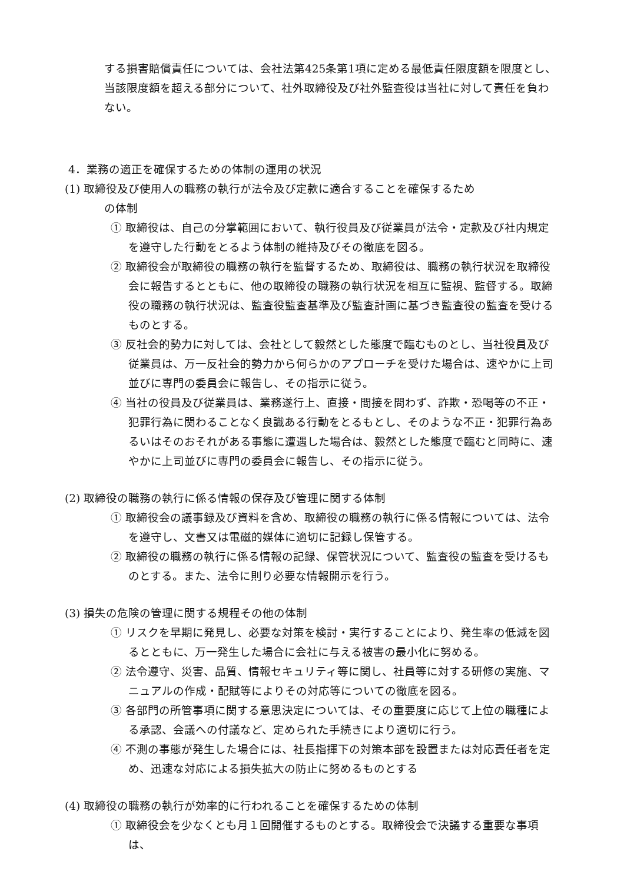する損害賠償責任については、会社法第425条第1項に定める最低責任限度額を限度とし、当該限度額を超える部分について、社外取締役及び社外監査役は当社に対して責任を負わない。
4．業務の適正を確保するための体制の運用の状況
(1) 取締役及び使用人の職務の執行が法令及び定款に適合することを確保するため
の体制
① 取締役は、自己の分掌範囲において、執行役員及び従業員が法令・定款及び社内規定を遵守した行動をとるよう体制の維持及びその徹底を図る。
② 取締役会が取締役の職務の執行を監督するため、取締役は、職務の執行状況を取締役会に報告するとともに、他の取締役の職務の執行状況を相互に監視、監督する。取締役の職務の執行状況は、監査役監査基準及び監査計画に基づき監査役の監査を受けるものとする。
③ 反社会的勢力に対しては、会社として毅然とした態度で臨むものとし、当社役員及び従業員は、万一反社会的勢力から何らかのアプローチを受けた場合は、速やかに上司並びに専門の委員会に報告し、その指示に従う。
④ 当社の役員及び従業員は、業務遂行上、直接・間接を問わず、詐欺・恐喝等の不正・犯罪行為に関わることなく良識ある行動をとるもとし、そのような不正・犯罪行為あるいはそのおそれがある事態に遭遇した場合は、毅然とした態度で臨むと同時に、速やかに上司並びに専門の委員会に報告し、その指示に従う。
(2) 取締役の職務の執行に係る情報の保存及び管理に関する体制
① 取締役会の議事録及び資料を含め、取締役の職務の執行に係る情報については、法令を遵守し、文書又は電磁的媒体に適切に記録し保管する。
② 取締役の職務の執行に係る情報の記録、保管状況について、監査役の監査を受けるものとする。また、法令に則り必要な情報開示を行う。
(3) 損失の危険の管理に関する規程その他の体制
① リスクを早期に発見し、必要な対策を検討・実行することにより、発生率の低減を図るとともに、万一発生した場合に会社に与える被害の最小化に努める。
② 法令遵守、災害、品質、情報セキュリティ等に関し、社員等に対する研修の実施、マニュアルの作成・配賦等によりその対応等についての徹底を図る。
③ 各部門の所管事項に関する意思決定については、その重要度に応じて上位の職種による承認、会議への付議など、定められた手続きにより適切に行う。
④ 不測の事態が発生した場合には、社長指揮下の対策本部を設置または対応責任者を定め、迅速な対応による損失拡大の防止に努めるものとする
(4) 取締役の職務の執行が効率的に行われることを確保するための体制
① 取締役会を少なくとも月１回開催するものとする。取締役会で決議する重要な事項は、